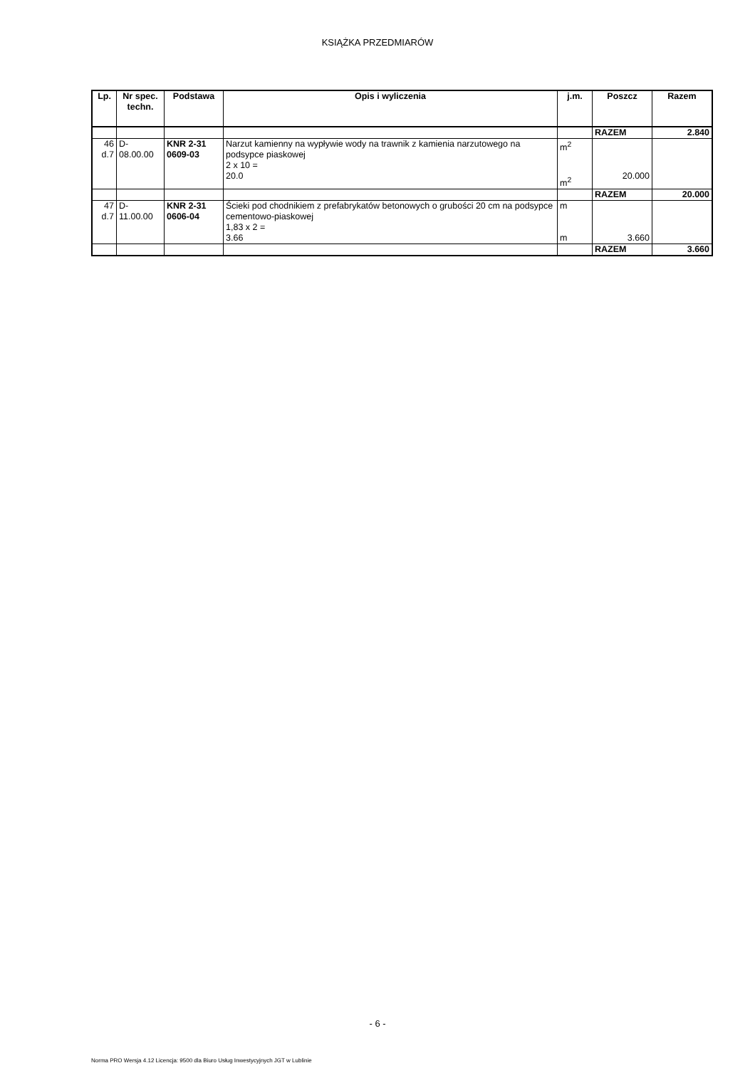KSIĄŻKA PRZEDMIARÓW
| Lp. | Nr spec. techn. | Podstawa | Opis i wyliczenia | j.m. | Poszcz | Razem |
| --- | --- | --- | --- | --- | --- | --- |
| | | | | | RAZEM | 2.840 |
| 46 d.7 | D- 08.00.00 | KNR 2-31 0609-03 | Narzut kamienny na wypływie wody na trawnik z kamienia narzutowego na podsypce piaskowej 2 x 10 = 20.0 | m<sup>2</sup> m<sup>2</sup> | 20.000 | |
| | | | | | RAZEM | 20.000 |
| 47 d.7 | D- 11.00.00 | KNR 2-31 0606-04 | Ścieki pod chodnikiem z prefabrykatów betonowych o grubości 20 cm na podsypce cementowo-piaskowej 1,83 x 2 = 3.66 | m m | 3.660 | |
| | | | | | RAZEM | 3.660 |
- 6 -
Norma PRO Wersja 4.12 Licencja: 9500 dla Biuro Usług Inwestycyjnych JGT w Lublinie